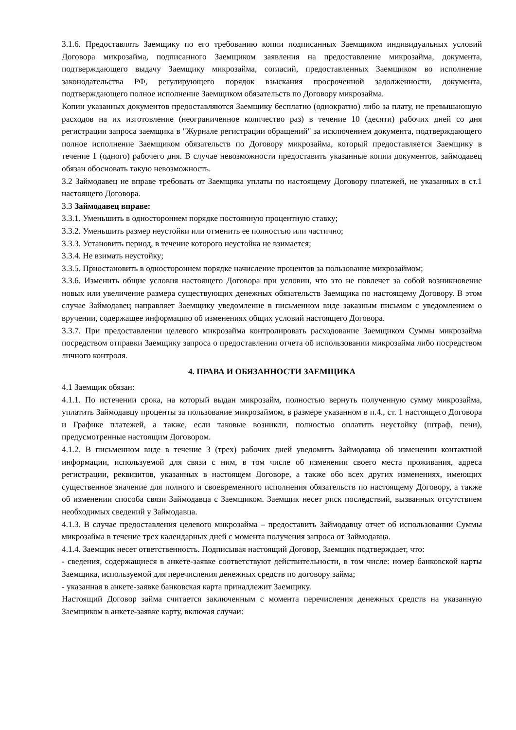3.1.6. Предоставлять Заемщику по его требованию копии подписанных Заемщиком индивидуальных условий Договора микрозайма, подписанного Заемщиком заявления на предоставление микрозайма, документа, подтверждающего выдачу Заемщику микрозайма, согласий, предоставленных Заемщиком во исполнение законодательства РФ, регулирующего порядок взыскания просроченной задолженности, документа, подтверждающего полное исполнение Заемщиком обязательств по Договору микрозайма.
Копии указанных документов предоставляются Заемщику бесплатно (однократно) либо за плату, не превышающую расходов на их изготовление (неограниченное количество раз) в течение 10 (десяти) рабочих дней со дня регистрации запроса заемщика в "Журнале регистрации обращений" за исключением документа, подтверждающего полное исполнение Заемщиком обязательств по Договору микрозайма, который предоставляется Заемщику в течение 1 (одного) рабочего дня. В случае невозможности предоставить указанные копии документов, займодавец обязан обосновать такую невозможность.
3.2 Займодавец не вправе требовать от Заемщика уплаты по настоящему Договору платежей, не указанных в ст.1 настоящего Договора.
3.3 Займодавец вправе:
3.3.1. Уменьшить в одностороннем порядке постоянную процентную ставку;
3.3.2. Уменьшить размер неустойки или отменить ее полностью или частично;
3.3.3. Установить период, в течение которого неустойка не взимается;
3.3.4. Не взимать неустойку;
3.3.5. Приостановить в одностороннем порядке начисление процентов за пользование микрозаймом;
3.3.6. Изменить общие условия настоящего Договора при условии, что это не повлечет за собой возникновение новых или увеличение размера существующих денежных обязательств Заемщика по настоящему Договору. В этом случае Займодавец направляет Заемщику уведомление в письменном виде заказным письмом с уведомлением о вручении, содержащее информацию об изменениях общих условий настоящего Договора.
3.3.7. При предоставлении целевого микрозайма контролировать расходование Заемщиком Суммы микрозайма посредством отправки Заемщику запроса о предоставлении отчета об использовании микрозайма либо посредством личного контроля.
4. ПРАВА И ОБЯЗАННОСТИ ЗАЕМЩИКА
4.1 Заемщик обязан:
4.1.1. По истечении срока, на который выдан микрозайм, полностью вернуть полученную сумму микрозайма, уплатить Займодавцу проценты за пользование микрозаймом, в размере указанном в п.4., ст. 1 настоящего Договора и Графике платежей, а также, если таковые возникли, полностью оплатить неустойку (штраф, пени), предусмотренные настоящим Договором.
4.1.2. В письменном виде в течение 3 (трех) рабочих дней уведомить Займодавца об изменении контактной информации, используемой для связи с ним, в том числе об изменении своего места проживания, адреса регистрации, реквизитов, указанных в настоящем Договоре, а также обо всех других изменениях, имеющих существенное значение для полного и своевременного исполнения обязательств по настоящему Договору, а также об изменении способа связи Займодавца с Заемщиком. Заемщик несет риск последствий, вызванных отсутствием необходимых сведений у Займодавца.
4.1.3. В случае предоставления целевого микрозайма – предоставить Займодавцу отчет об использовании Суммы микрозайма в течение трех календарных дней с момента получения запроса от Займодавца.
4.1.4. Заемщик несет ответственность. Подписывая настоящий Договор, Заемщик подтверждает, что:
- сведения, содержащиеся в анкете-заявке соответствуют действительности, в том числе: номер банковской карты Заемщика, используемой для перечисления денежных средств по договору займа;
- указанная в анкете-заявке банковская карта принадлежит Заемщику.
Настоящий Договор займа считается заключенным с момента перечисления денежных средств на указанную Заемщиком в анкете-заявке карту, включая случаи: